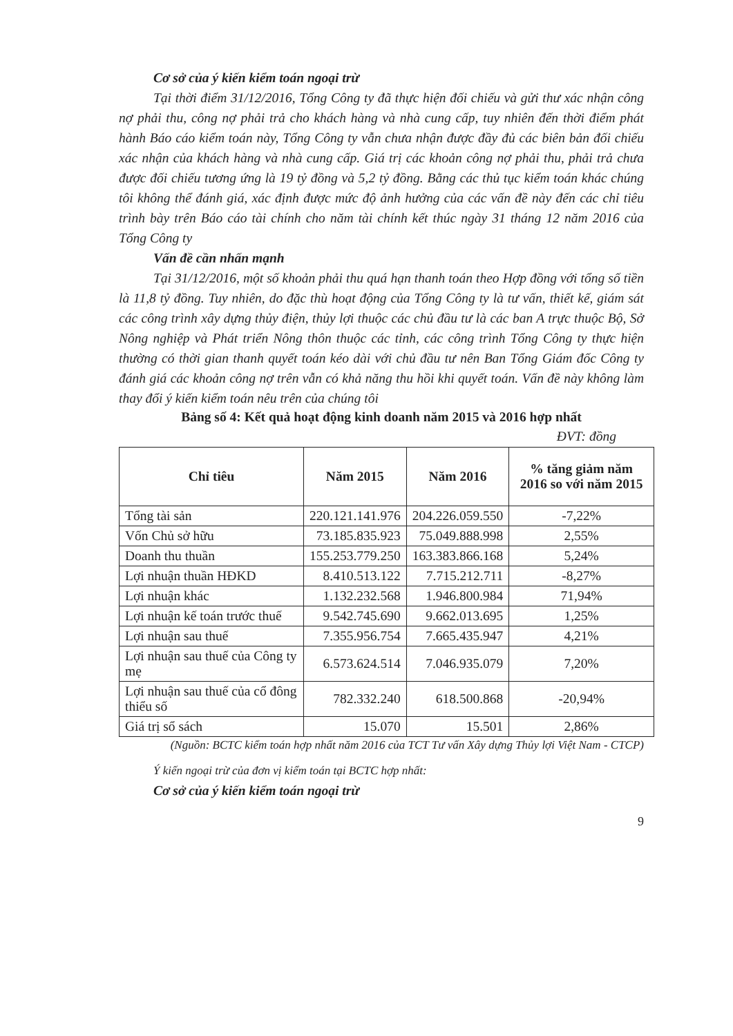Cơ sở của ý kiến kiểm toán ngoại trừ
Tại thời điểm 31/12/2016, Tổng Công ty đã thực hiện đối chiếu và gửi thư xác nhận công nợ phải thu, công nợ phải trả cho khách hàng và nhà cung cấp, tuy nhiên đến thời điểm phát hành Báo cáo kiểm toán này, Tổng Công ty vẫn chưa nhận được đầy đủ các biên bản đối chiếu xác nhận của khách hàng và nhà cung cấp. Giá trị các khoản công nợ phải thu, phải trả chưa được đối chiếu tương ứng là 19 tỷ đồng và 5,2 tỷ đồng. Bằng các thủ tục kiểm toán khác chúng tôi không thể đánh giá, xác định được mức độ ảnh hưởng của các vấn đề này đến các chỉ tiêu trình bày trên Báo cáo tài chính cho năm tài chính kết thúc ngày 31 tháng 12 năm 2016 của Tổng Công ty
Vấn đề cần nhấn mạnh
Tại 31/12/2016, một số khoản phải thu quá hạn thanh toán theo Hợp đồng với tổng số tiền là 11,8 tỷ đồng. Tuy nhiên, do đặc thù hoạt động của Tổng Công ty là tư vấn, thiết kế, giám sát các công trình xây dựng thủy điện, thủy lợi thuộc các chủ đầu tư là các ban A trực thuộc Bộ, Sở Nông nghiệp và Phát triển Nông thôn thuộc các tỉnh, các công trình Tổng Công ty thực hiện thường có thời gian thanh quyết toán kéo dài với chủ đầu tư nên Ban Tổng Giám đốc Công ty đánh giá các khoản công nợ trên vẫn có khả năng thu hồi khi quyết toán. Vấn đề này không làm thay đổi ý kiến kiểm toán nêu trên của chúng tôi
Bảng số 4: Kết quả hoạt động kinh doanh năm 2015 và 2016 hợp nhất
ĐVT: đồng
| Chỉ tiêu | Năm 2015 | Năm 2016 | % tăng giảm năm 2016 so với năm 2015 |
| --- | --- | --- | --- |
| Tổng tài sản | 220.121.141.976 | 204.226.059.550 | -7,22% |
| Vốn Chủ sở hữu | 73.185.835.923 | 75.049.888.998 | 2,55% |
| Doanh thu thuần | 155.253.779.250 | 163.383.866.168 | 5,24% |
| Lợi nhuận thuần HĐKD | 8.410.513.122 | 7.715.212.711 | -8,27% |
| Lợi nhuận khác | 1.132.232.568 | 1.946.800.984 | 71,94% |
| Lợi nhuận kế toán trước thuế | 9.542.745.690 | 9.662.013.695 | 1,25% |
| Lợi nhuận sau thuế | 7.355.956.754 | 7.665.435.947 | 4,21% |
| Lợi nhuận sau thuế của Công ty mẹ | 6.573.624.514 | 7.046.935.079 | 7,20% |
| Lợi nhuận sau thuế của cổ đông thiểu số | 782.332.240 | 618.500.868 | -20,94% |
| Giá trị sổ sách | 15.070 | 15.501 | 2,86% |
(Nguồn: BCTC kiểm toán hợp nhất năm 2016 của TCT Tư vấn Xây dựng Thủy lợi Việt Nam - CTCP)
Ý kiến ngoại trừ của đơn vị kiểm toán tại BCTC hợp nhất:
Cơ sở của ý kiến kiểm toán ngoại trừ
9